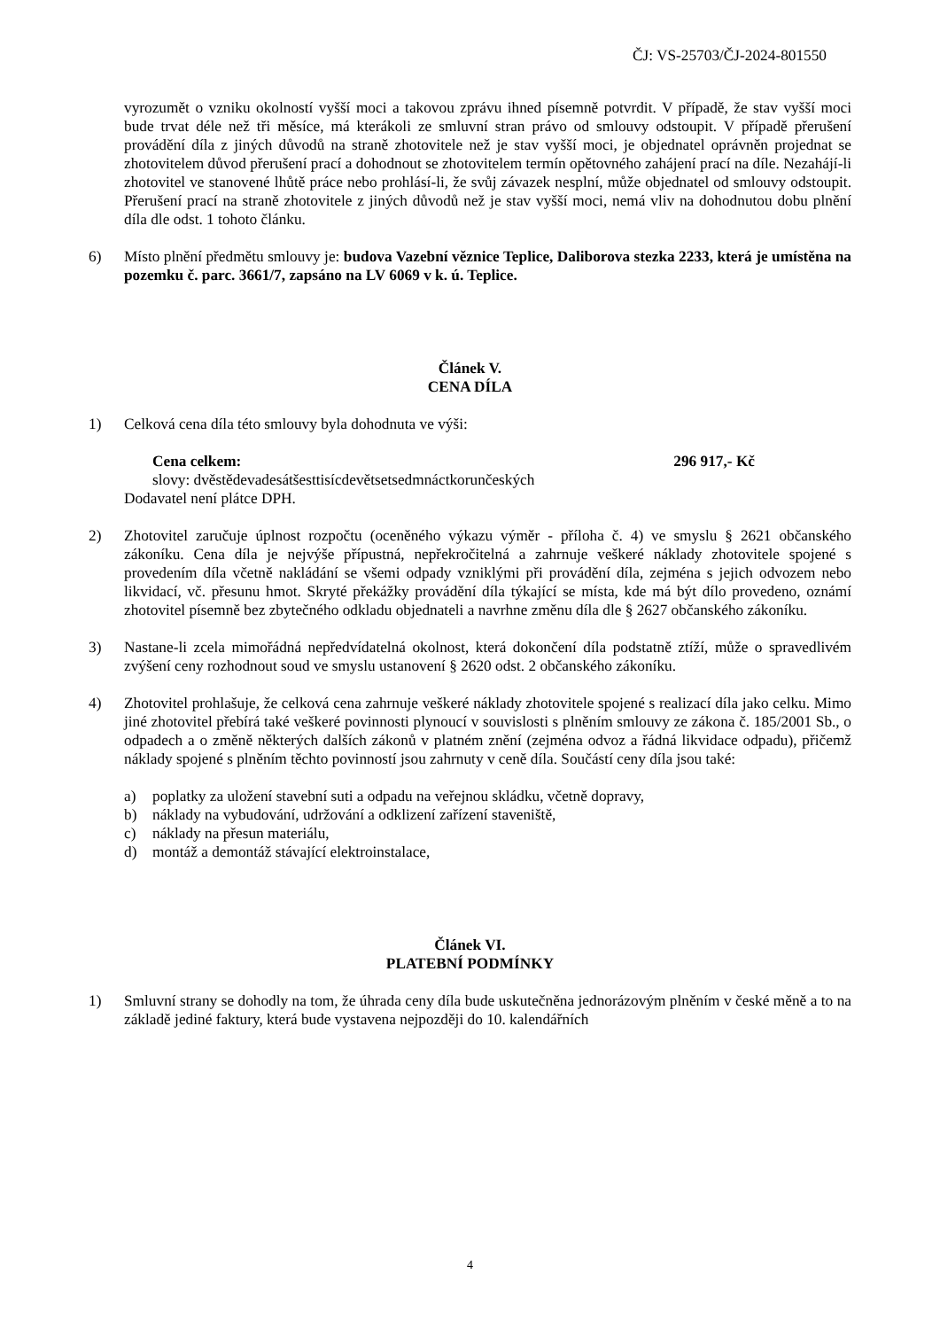ČJ: VS-25703/ČJ-2024-801550
vyrozumět o vzniku okolností vyšší moci a takovou zprávu ihned písemně potvrdit. V případě, že stav vyšší moci bude trvat déle než tři měsíce, má kterákoli ze smluvní stran právo od smlouvy odstoupit. V případě přerušení provádění díla z jiných důvodů na straně zhotovitele než je stav vyšší moci, je objednatel oprávněn projednat se zhotovitelem důvod přerušení prací a dohodnout se zhotovitelem termín opětovného zahájení prací na díle. Nezahájí-li zhotovitel ve stanovené lhůtě práce nebo prohlásí-li, že svůj závazek nesplní, může objednatel od smlouvy odstoupit. Přerušení prací na straně zhotovitele z jiných důvodů než je stav vyšší moci, nemá vliv na dohodnutou dobu plnění díla dle odst. 1 tohoto článku.
6) Místo plnění předmětu smlouvy je: budova Vazební věznice Teplice, Daliborova stezka 2233, která je umístěna na pozemku č. parc. 3661/7, zapsáno na LV 6069 v k. ú. Teplice.
Článek V.
CENA DÍLA
1) Celková cena díla této smlouvy byla dohodnuta ve výši:
Cena celkem: 296 917,- Kč
slovy: dvěstědevadesátšesttisícdevětsetsedmnáctkorunčeských
Dodavatel není plátce DPH.
2) Zhotovitel zaručuje úplnost rozpočtu (oceněného výkazu výměr - příloha č. 4) ve smyslu § 2621 občanského zákoníku. Cena díla je nejvýše přípustná, nepřekročitelná a zahrnuje veškeré náklady zhotovitele spojené s provedením díla včetně nakládání se všemi odpady vzniklými při provádění díla, zejména s jejich odvozem nebo likvidací, vč. přesunu hmot. Skryté překážky provádění díla týkající se místa, kde má být dílo provedeno, oznámí zhotovitel písemně bez zbytečného odkladu objednateli a navrhne změnu díla dle § 2627 občanského zákoníku.
3) Nastane-li zcela mimořádná nepředvídatelná okolnost, která dokončení díla podstatně ztíží, může o spravedlivém zvýšení ceny rozhodnout soud ve smyslu ustanovení § 2620 odst. 2 občanského zákoníku.
4) Zhotovitel prohlašuje, že celková cena zahrnuje veškeré náklady zhotovitele spojené s realizací díla jako celku. Mimo jiné zhotovitel přebírá také veškeré povinnosti plynoucí v souvislosti s plněním smlouvy ze zákona č. 185/2001 Sb., o odpadech a o změně některých dalších zákonů v platném znění (zejména odvoz a řádná likvidace odpadu), přičemž náklady spojené s plněním těchto povinností jsou zahrnuty v ceně díla. Součástí ceny díla jsou také:
a) poplatky za uložení stavební suti a odpadu na veřejnou skládku, včetně dopravy,
b) náklady na vybudování, udržování a odklizení zařízení staveniště,
c) náklady na přesun materiálu,
d) montáž a demontáž stávající elektroinstalace,
Článek VI.
PLATEBNÍ PODMÍNKY
1) Smluvní strany se dohodly na tom, že úhrada ceny díla bude uskutečněna jednorázovým plněním v české měně a to na základě jediné faktury, která bude vystavena nejpozději do 10. kalendářních
4